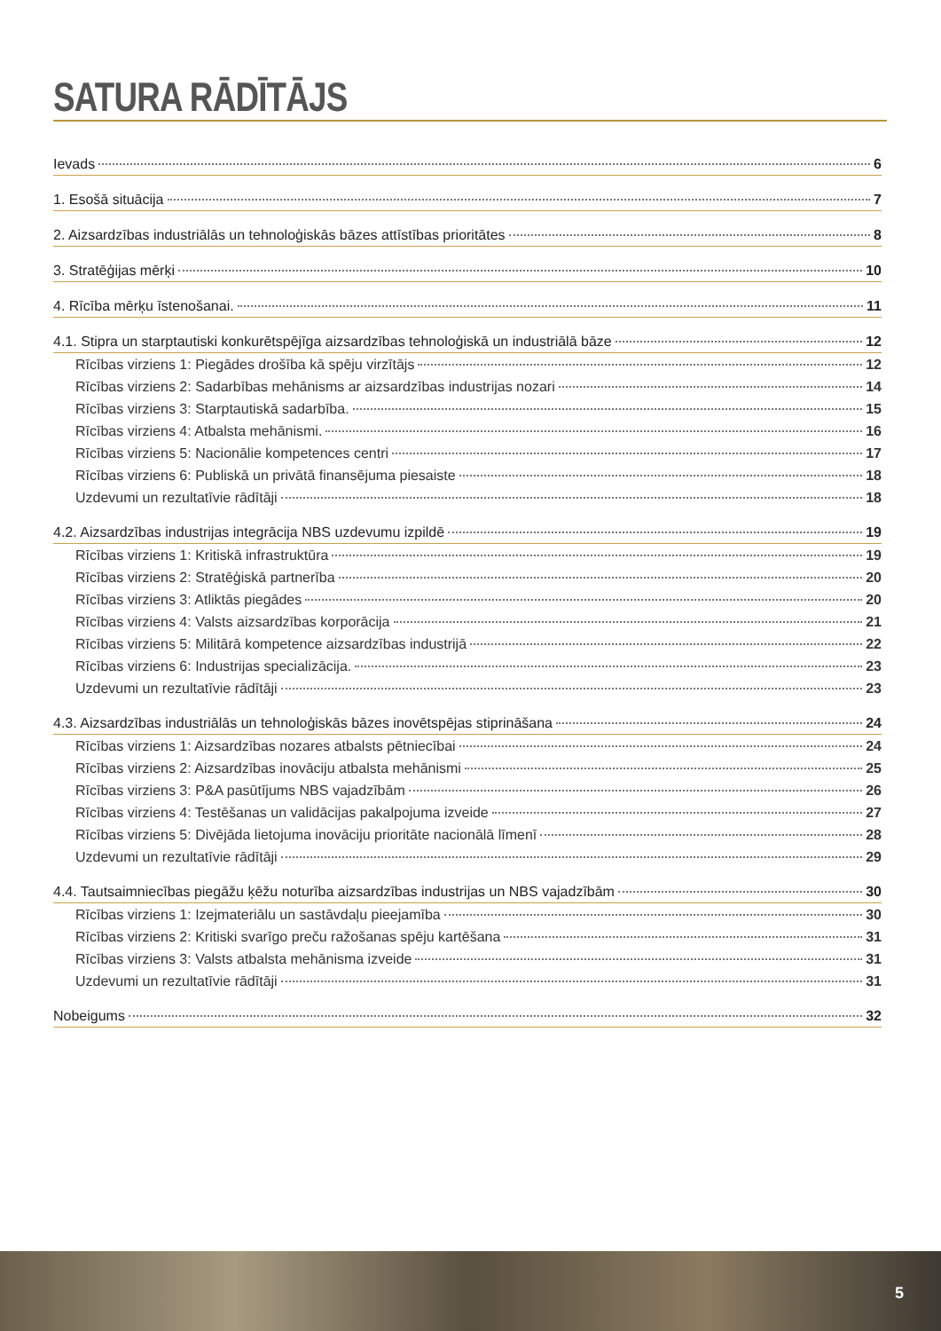SATURA RĀDĪTĀJS
Ievads 6
1. Esošā situācija 7
2. Aizsardzības industriālās un tehnoloģiskās bāzes attīstības prioritātes 8
3. Stratēģijas mērķi 10
4. Rīcība mērķu īstenošanai. 11
4.1. Stipra un starptautiski konkurētspējīga aizsardzības tehnoloģiskā un industriālā bāze 12
Rīcības virziens 1: Piegādes drošība kā spēju virzītājs 12
Rīcības virziens 2: Sadarbības mehānisms ar aizsardzības industrijas nozari 14
Rīcības virziens 3: Starptautiskā sadarbība. 15
Rīcības virziens 4: Atbalsta mehānismi. 16
Rīcības virziens 5: Nacionālie kompetences centri 17
Rīcības virziens 6: Publiskā un privātā finansējuma piesaiste 18
Uzdevumi un rezultatīvie rādītāji 18
4.2. Aizsardzības industrijas integrācija NBS uzdevumu izpildē 19
Rīcības virziens 1: Kritiskā infrastruktūra 19
Rīcības virziens 2: Stratēģiskā partnerība 20
Rīcības virziens 3: Atliktās piegādes 20
Rīcības virziens 4: Valsts aizsardzības korporācija 21
Rīcības virziens 5: Militārā kompetence aizsardzības industrijā 22
Rīcības virziens 6: Industrijas specializācija. 23
Uzdevumi un rezultatīvie rādītāji 23
4.3. Aizsardzības industriālās un tehnoloģiskās bāzes inovētspējas stiprināšana 24
Rīcības virziens 1: Aizsardzības nozares atbalsts pētniecībai 24
Rīcības virziens 2: Aizsardzības inovāciju atbalsta mehānismi 25
Rīcības virziens 3: P&A pasūtījums NBS vajadzībām 26
Rīcības virziens 4: Testēšanas un validācijas pakalpojuma izveide 27
Rīcības virziens 5: Divējāda lietojuma inovāciju prioritāte nacionālā līmenī 28
Uzdevumi un rezultatīvie rādītāji 29
4.4. Tautsaimniecības piegāžu ķēžu noturība aizsardzības industrijas un NBS vajadzībām 30
Rīcības virziens 1: Izejmateriālu un sastāvdaļu pieejamība 30
Rīcības virziens 2: Kritiski svarīgo preču ražošanas spēju kartēšana 31
Rīcības virziens 3: Valsts atbalsta mehānisma izveide 31
Uzdevumi un rezultatīvie rādītāji 31
Nobeigums 32
5